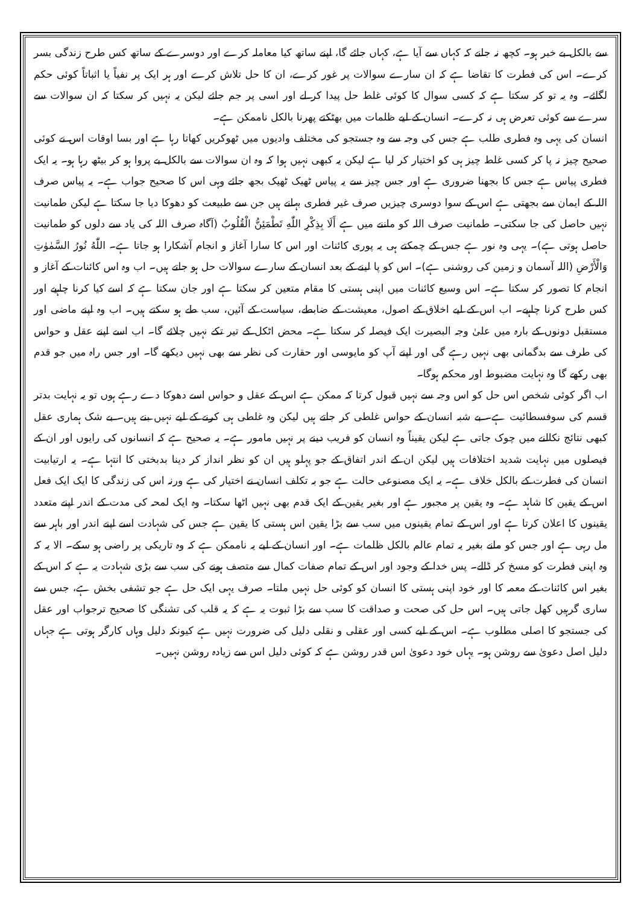سے بالکل بے خبر ہو۔ کچھ نہ جانے کہ کہاں سے آیا ہے، کہاں جائے گا، اپنے ساتھ کیا معاملہ کرے اور دوسرے کے ساتھ کس طرح زندگی بسر کرے۔ اس کی فطرت کا تقاضا ہے کہ ان سارے سوالات پر غور کرے، ان کا حل تلاش کرے اور ہر ایک پر نفیاً یا اثباتاً کوئی حکم لگائے۔ وہ یہ تو کر سکتا ہے کہ کسی سوال کا کوئی غلط حل پیدا کر لے اور اسی پر جم جائے لیکن یہ نہیں کر سکتا کہ ان سوالات سے سرے سے کوئی تعرض ہی نہ کرے۔ انسان کے لیے ظلمات میں بھٹکتے پھرنا بالکل ناممکن ہے۔
انسان کی یہی وہ فطری طلب ہے جس کی وجہ سے وہ جستجو کی مختلف وادیوں میں ٹھوکریں کھاتا رہا ہے اور بسا اوقات اس نے کوئی صحیح چیز نہ پا کر کسی غلط چیز ہی کو اختیار کر لیا ہے لیکن یہ کبھی نہیں ہوا کہ وہ ان سوالات سے بالکل بے پروا ہو کر بیٹھ رہا ہو۔ یہ ایک فطری پیاس ہے جس کا بجھنا ضروری ہے اور جس چیز سے یہ پیاس ٹھیک ٹھیک بجھ جائے وہی اس کا صحیح جواب ہے۔ یہ پیاس صرف اللہ کے ایمان سے بجھتی ہے اس کے سوا دوسری چیزیں صرف غیر فطری بہانے ہیں جن سے طبیعت کو دھوکا دیا جا سکتا ہے لیکن طمانیت نہیں حاصل کی جا سکتی۔ طمانیت صرف اللہ کو ماننے میں ہے أَلَا بِذِكْرِ اللّٰهِ تَطْمَئِنُّ الْقُلُوبُ (آگاہ صرف اللہ کی یاد سے دلوں کو طمانیت حاصل ہوتی ہے)۔ یہی وہ نور ہے جس کے چمکتے ہی یہ پوری کائنات اور اس کا سارا آغاز و انجام آشکارا ہو جاتا ہے۔ اللّٰهُ نُورُ السَّمٰوٰتِ وَالْأَرْضِ (اللہ آسمان و زمین کی روشنی ہے)۔ اس کو پا لینے کے بعد انسان کے سارے سوالات حل ہو جاتے ہیں۔ اب وہ اس کائنات کے آغاز و انجام کا تصور کر سکتا ہے۔ اس وسیع کائنات میں اپنی ہستی کا مقام متعین کر سکتا ہے اور جان سکتا ہے کہ اسے کیا کرنا چاہیے اور کس طرح کرنا چاہیے۔ اب اس کے لیے اخلاق کے اصول، معیشت کے ضابطے، سیاست کے آئین، سب طے ہو سکتے ہیں۔ اب وہ اپنے ماضی اور مستقبل دونوں کے بارہ میں علیٰ وجہ البصیرت ایک فیصلہ کر سکتا ہے۔ محض اٹکل کے تیر تکے نہیں چلائے گا۔ اب اسے اپنے عقل و حواس کی طرف سے بدگمانی بھی نہیں رہے گی اور اپنے آپ کو مایوسی اور حقارت کی نظر سے بھی نہیں دیکھے گا۔ اور جس راہ میں جو قدم بھی رکھے گا وہ نہایت مضبوط اور محکم ہوگا۔
اب اگر کوئی شخص اس حل کو اس وجہ سے نہیں قبول کرتا کہ ممکن ہے اس کے عقل و حواس اسے دھوکا دے رہے ہوں تو یہ نہایت بدتر قسم کی سوفسطائیت ہے۔ بے شبہ انسان کے حواس غلطی کر جاتے ہیں لیکن وہ غلطی ہی کرنے کے لیے نہیں بنے ہیں۔ بے شک ہماری عقل کبھی نتائج نکالنے میں چوک جاتی ہے لیکن یقیناً وہ انسان کو فریب دینے پر نہیں مامور ہے۔ یہ صحیح ہے کہ انسانوں کی رایوں اور ان کے فیصلوں میں نہایت شدید اختلافات ہیں لیکن ان کے اندر اتفاق کے جو پہلو ہیں ان کو نظر انداز کر دینا بدبختی کا انتہا ہے۔ یہ ارتیابیت انسان کی فطرت کے بالکل خلاف ہے۔ یہ ایک مصنوعی حالت ہے جو بہ تکلف انسان نے اختیار کی ہے ورنہ اس کی زندگی کا ایک ایک فعل اس کے یقین کا شاہد ہے۔ وہ یقین پر مجبور ہے اور بغیر یقین کے ایک قدم بھی نہیں اٹھا سکتا۔ وہ ایک لمحہ کی مدت کے اندر اپنے متعدد یقینوں کا اعلان کرتا ہے اور اس کے تمام یقینوں میں سب سے بڑا یقین اس ہستی کا یقین ہے جس کی شہادت اسے اپنے اندر اور باہر سے مل رہی ہے اور جس کو مانے بغیر یہ تمام عالم بالکل ظلمات ہے۔ اور انسان کے لیے یہ ناممکن ہے کہ وہ تاریکی پر راضی ہو سکے۔ الا یہ کہ وہ اپنی فطرت کو مسخ کر ڈالے۔ پس خدا کے وجود اور اس کے تمام صفات کمال سے متصف ہونے کی سب سے بڑی شہادت یہ ہے کہ اس کے بغیر اس کائنات کے معمہ کا اور خود اپنی ہستی کا انسان کو کوئی حل نہیں ملتا۔ صرف یہی ایک حل ہے جو تشفی بخش ہے، جس سے ساری گرہیں کھل جاتی ہیں۔ اس حل کی صحت و صداقت کا سب سے بڑا ثبوت یہ ہے کہ یہ قلب کی تشنگی کا صحیح ترجواب اور عقل کی جستجو کا اصلی مطلوب ہے۔ اس کے لیے کسی اور عقلی و نقلی دلیل کی ضرورت نہیں ہے کیونکہ دلیل وہاں کارگر ہوتی ہے جہاں دلیل اصل دعویٰ سے روشن ہو۔ یہاں خود دعویٰ اس قدر روشن ہے کہ کوئی دلیل اس سے زیادہ روشن نہیں۔